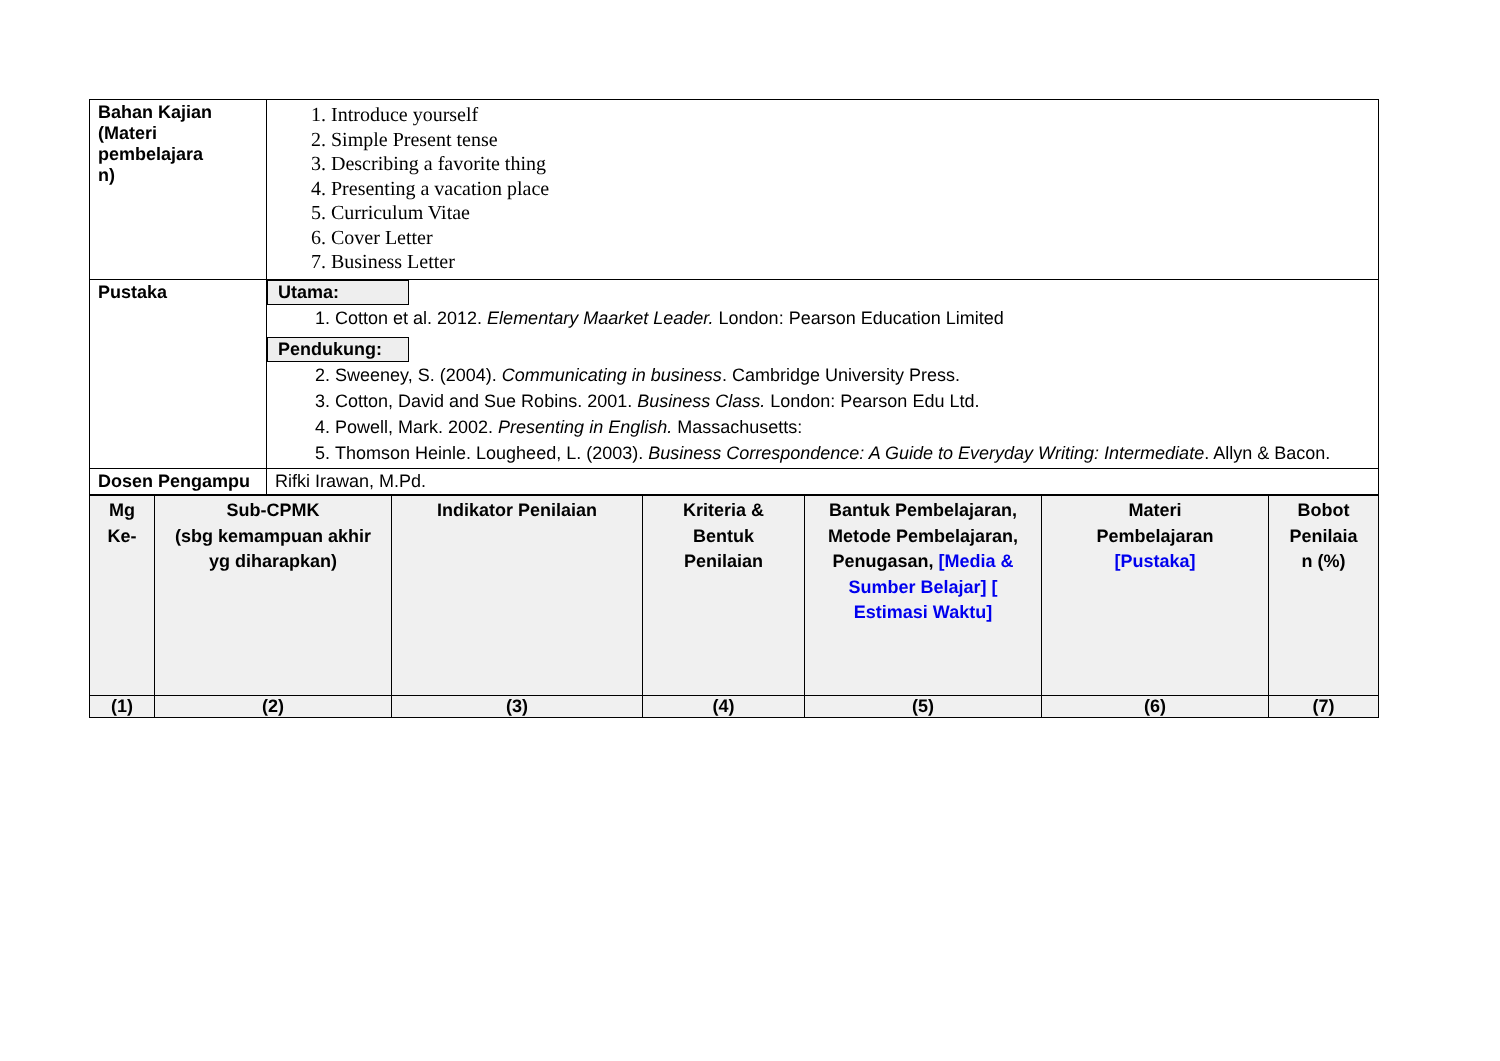| Bahan Kajian (Materi pembelajara n) | 1. Introduce yourself 2. Simple Present tense 3. Describing a favorite thing 4. Presenting a vacation place 5. Curriculum Vitae 6. Cover Letter 7. Business Letter |
| Pustaka | Utama: 1. Cotton et al. 2012. Elementary Maarket Leader. London: Pearson Education Limited Pendukung: 2. Sweeney, S. (2004). Communicating in business . Cambridge University Press. 3. Cotton, David and Sue Robins. 2001. Business Class. London: Pearson Edu Ltd. 4. Powell, Mark. 2002. Presenting in English. Massachusetts: 5. Thomson Heinle. Lougheed, L. (2003). Business Correspondence: A Guide to Everyday Writing: Intermediate . Allyn & Bacon. |
| Dosen Pengampu | Rifki Irawan, M.Pd. |
| Mg Ke- | Sub-CPMK (sbg kemampuan akhir yg diharapkan) | Indikator Penilaian | Kriteria & Bentuk Penilaian | Bantuk Pembelajaran, Metode Pembelajaran, Penugasan, [Media & Sumber Belajar] [ Estimasi Waktu] | Materi Pembelajaran [Pustaka] | Bobot Penilaia n (%) |
| --- | --- | --- | --- | --- | --- | --- |
| (1) | (2) | (3) | (4) | (5) | (6) | (7) |